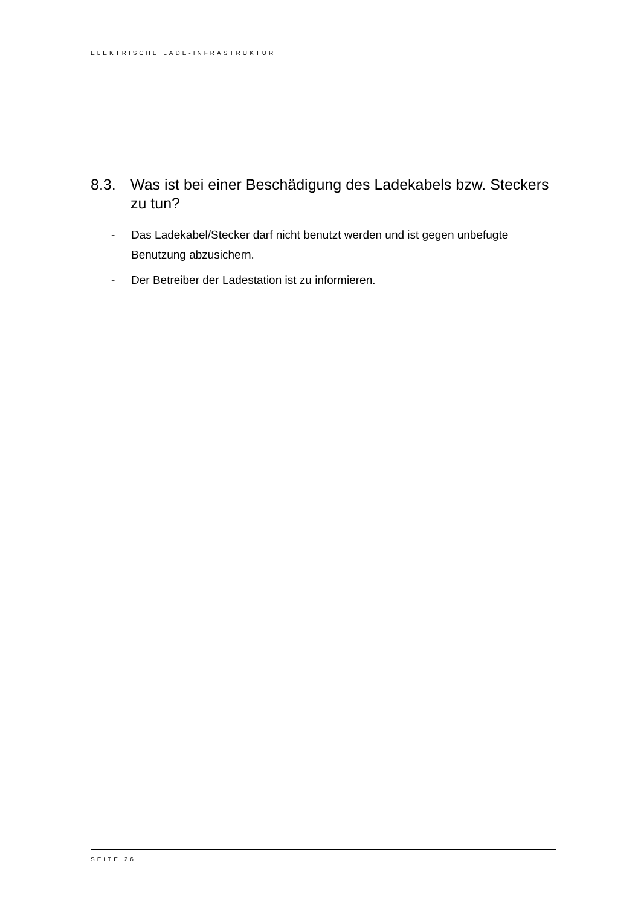ELEKTRISCHE LADE-INFRASTRUKTUR
8.3. Was ist bei einer Beschädigung des Ladekabels bzw. Steckers zu tun?
- Das Ladekabel/Stecker darf nicht benutzt werden und ist gegen unbefugte Benutzung abzusichern.
- Der Betreiber der Ladestation ist zu informieren.
SEITE 26